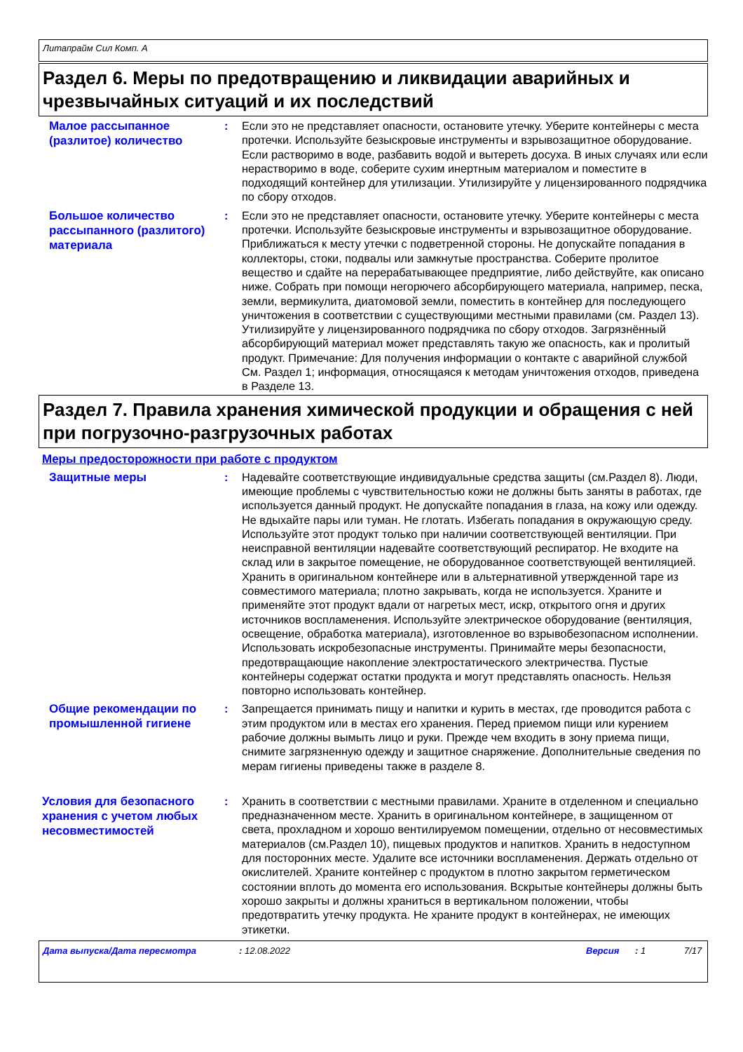Литапрайм Сил Комп. A
Раздел 6. Меры по предотвращению и ликвидации аварийных и чрезвычайных ситуаций и их последствий
Малое рассыпанное (разлитое) количество
: Если это не представляет опасности, остановите утечку. Уберите контейнеры с места протечки. Используйте безыскровые инструменты и взрывозащитное оборудование. Если растворимо в воде, разбавить водой и вытереть досуха. В иных случаях или если нерастворимо в воде, соберите сухим инертным материалом и поместите в подходящий контейнер для утилизации. Утилизируйте у лицензированного подрядчика по сбору отходов.
Большое количество рассыпанного (разлитого) материала
: Если это не представляет опасности, остановите утечку. Уберите контейнеры с места протечки. Используйте безыскровые инструменты и взрывозащитное оборудование. Приближаться к месту утечки с подветренной стороны. Не допускайте попадания в коллекторы, стоки, подвалы или замкнутые пространства. Соберите пролитое вещество и сдайте на перерабатывающее предприятие, либо действуйте, как описано ниже. Собрать при помощи негорючего абсорбирующего материала, например, песка, земли, вермикулита, диатомовой земли, поместить в контейнер для последующего уничтожения в соответствии с существующими местными правилами (см. Раздел 13). Утилизируйте у лицензированного подрядчика по сбору отходов. Загрязнённый абсорбирующий материал может представлять такую же опасность, как и пролитый продукт. Примечание: Для получения информации о контакте с аварийной службой См. Раздел 1; информация, относящаяся к методам уничтожения отходов, приведена в Разделе 13.
Раздел 7. Правила хранения химической продукции и обращения с ней при погрузочно-разгрузочных работах
Меры предосторожности при работе с продуктом
Защитные меры
: Надевайте соответствующие индивидуальные средства защиты (см.Раздел 8). Люди, имеющие проблемы с чувствительностью кожи не должны быть заняты в работах, где используется данный продукт. Не допускайте попадания в глаза, на кожу или одежду. Не вдыхайте пары или туман. Не глотать. Избегать попадания в окружающую среду. Используйте этот продукт только при наличии соответствующей вентиляции. При неисправной вентиляции надевайте соответствующий респиратор. Не входите на склад или в закрытое помещение, не оборудованное соответствующей вентиляцией. Хранить в оригинальном контейнере или в альтернативной утвержденной таре из совместимого материала; плотно закрывать, когда не используется. Храните и применяйте этот продукт вдали от нагретых мест, искр, открытого огня и других источников воспламенения. Используйте электрическое оборудование (вентиляция, освещение, обработка материала), изготовленное во взрывобезопасном исполнении. Использовать искробезопасные инструменты. Принимайте меры безопасности, предотвращающие накопление электростатического электричества. Пустые контейнеры содержат остатки продукта и могут представлять опасность. Нельзя повторно использовать контейнер.
Общие рекомендации по промышленной гигиене
: Запрещается принимать пищу и напитки и курить в местах, где проводится работа с этим продуктом или в местах его хранения. Перед приемом пищи или курением рабочие должны вымыть лицо и руки. Прежде чем входить в зону приема пищи, снимите загрязненную одежду и защитное снаряжение. Дополнительные сведения по мерам гигиены приведены также в разделе 8.
Условия для безопасного хранения с учетом любых несовместимостей
: Хранить в соответствии с местными правилами. Храните в отделенном и специально предназначенном месте. Хранить в оригинальном контейнере, в защищенном от света, прохладном и хорошо вентилируемом помещении, отдельно от несовместимых материалов (см.Раздел 10), пищевых продуктов и напитков. Хранить в недоступном для посторонних месте. Удалите все источники воспламенения. Держать отдельно от окислителей. Храните контейнер с продуктом в плотно закрытом герметическом состоянии вплоть до момента его использования. Вскрытые контейнеры должны быть хорошо закрыты и должны храниться в вертикальном положении, чтобы предотвратить утечку продукта. Не храните продукт в контейнерах, не имеющих этикетки.
Дата выпуска/Дата пересмотра: 12.08.2022 Версия: 1 7/17